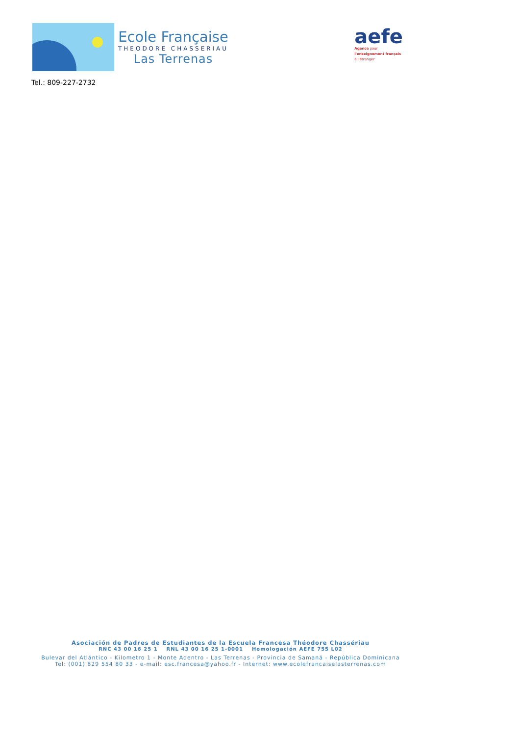Ecole Française
THEODORE CHASSERIAU
Las Terrenas
aefe
Agence pour
l'enseignement français
à l'étranger
Tel.: 809-227-2732
Asociación de Padres de Estudiantes de la Escuela Francesa Théodore Chassériau
RNC 43 00 16 25 1 RNL 43 00 16 25 1-0001 Homologación AEFE 755 L02
Bulevar del Atlántico - Kilometro 1 - Monte Adentro - Las Terrenas - Provincia de Samaná - República Dominicana
Tel: (001) 829 554 80 33 - e-mail: esc.francesa@yahoo.fr - Internet: www.ecolefrancaiselasterrenas.com